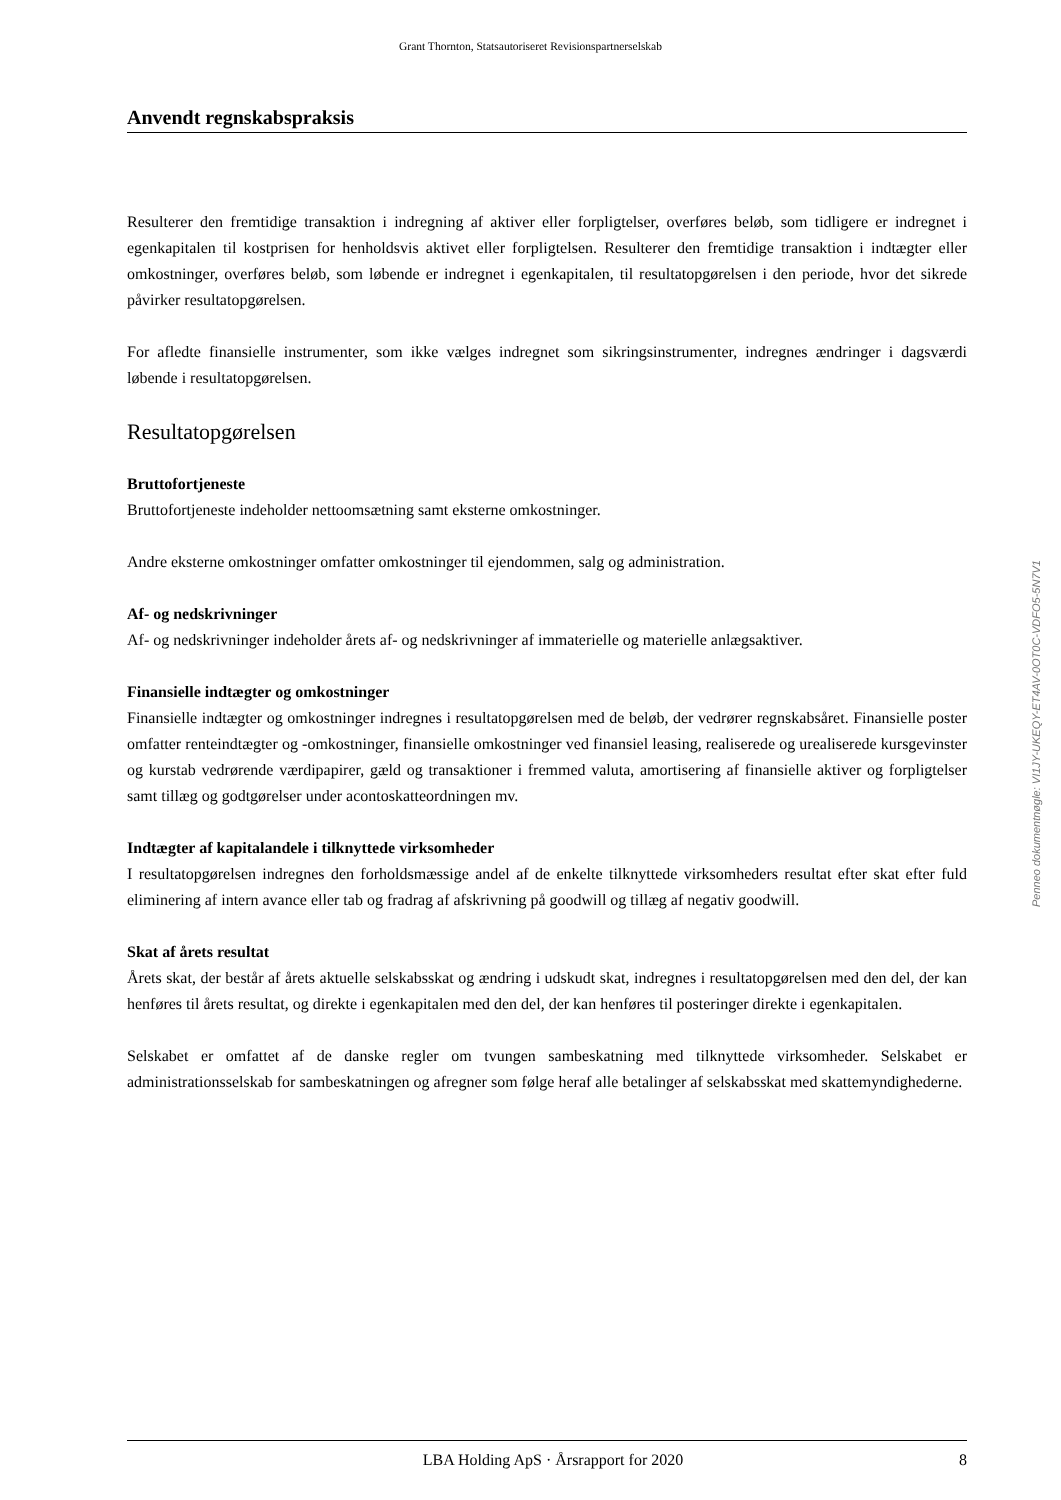Grant Thornton, Statsautoriseret Revisionspartnerselskab
Anvendt regnskabspraksis
Resulterer den fremtidige transaktion i indregning af aktiver eller forpligtelser, overføres beløb, som tidligere er indregnet i egenkapitalen til kostprisen for henholdsvis aktivet eller forpligtelsen. Resulterer den fremtidige transaktion i indtægter eller omkostninger, overføres beløb, som løbende er indregnet i egenkapitalen, til resultatopgørelsen i den periode, hvor det sikrede påvirker resultatopgørelsen.
For afledte finansielle instrumenter, som ikke vælges indregnet som sikringsinstrumenter, indregnes ændringer i dagsværdi løbende i resultatopgørelsen.
Resultatopgørelsen
Bruttofortjeneste
Bruttofortjeneste indeholder nettoomsætning samt eksterne omkostninger.
Andre eksterne omkostninger omfatter omkostninger til ejendommen, salg og administration.
Af- og nedskrivninger
Af- og nedskrivninger indeholder årets af- og nedskrivninger af immaterielle og materielle anlægsaktiver.
Finansielle indtægter og omkostninger
Finansielle indtægter og omkostninger indregnes i resultatopgørelsen med de beløb, der vedrører regnskabsåret. Finansielle poster omfatter renteindtægter og -omkostninger, finansielle omkostninger ved finansiel leasing, realiserede og urealiserede kursgevinster og kurstab vedrørende værdipapirer, gæld og transaktioner i fremmed valuta, amortisering af finansielle aktiver og forpligtelser samt tillæg og godtgørelser under acontoskatteordningen mv.
Indtægter af kapitalandele i tilknyttede virksomheder
I resultatopgørelsen indregnes den forholdsmæssige andel af de enkelte tilknyttede virksomheders resultat efter skat efter fuld eliminering af intern avance eller tab og fradrag af afskrivning på goodwill og tillæg af negativ goodwill.
Skat af årets resultat
Årets skat, der består af årets aktuelle selskabsskat og ændring i udskudt skat, indregnes i resultatopgørelsen med den del, der kan henføres til årets resultat, og direkte i egenkapitalen med den del, der kan henføres til posteringer direkte i egenkapitalen.
Selskabet er omfattet af de danske regler om tvungen sambeskatning med tilknyttede virksomheder. Selskabet er administrationsselskab for sambeskatningen og afregner som følge heraf alle betalinger af selskabsskat med skattemyndighederne.
Penneo dokumentnøgle: VI1JY-UKEQY-ET4AV-0OT0C-VDFO5-5N7V1
LBA Holding ApS · Årsrapport for 2020 8